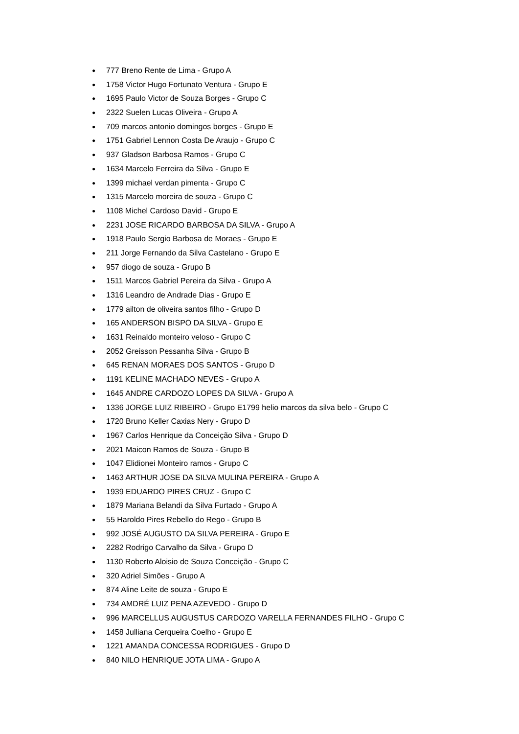● 777 Breno Rente de Lima - Grupo A
● 1758 Victor Hugo Fortunato Ventura - Grupo E
● 1695 Paulo Victor de Souza Borges - Grupo C
● 2322 Suelen Lucas Oliveira - Grupo A
● 709 marcos antonio domingos borges - Grupo E
● 1751 Gabriel Lennon Costa De Araujo - Grupo C
● 937 Gladson Barbosa Ramos - Grupo C
● 1634 Marcelo Ferreira da Silva - Grupo E
● 1399 michael verdan pimenta - Grupo C
● 1315 Marcelo moreira de souza - Grupo C
● 1108 Michel Cardoso David - Grupo E
● 2231 JOSE RICARDO BARBOSA DA SILVA - Grupo A
● 1918 Paulo Sergio Barbosa de Moraes - Grupo E
● 211 Jorge Fernando da Silva Castelano - Grupo E
● 957 diogo de souza - Grupo B
● 1511 Marcos Gabriel Pereira da Silva - Grupo A
● 1316 Leandro de Andrade Dias - Grupo E
● 1779 ailton de oliveira santos filho - Grupo D
● 165 ANDERSON BISPO DA SILVA - Grupo E
● 1631 Reinaldo monteiro veloso - Grupo C
● 2052 Greisson Pessanha Silva - Grupo B
● 645 RENAN MORAES DOS SANTOS - Grupo D
● 1191 KELINE MACHADO NEVES - Grupo A
● 1645 ANDRE CARDOZO LOPES DA SILVA - Grupo A
● 1336 JORGE LUIZ RIBEIRO - Grupo E1799 helio marcos da silva belo - Grupo C
● 1720 Bruno Keller Caxias Nery - Grupo D
● 1967 Carlos Henrique da Conceição Silva - Grupo D
● 2021 Maicon Ramos de Souza - Grupo B
● 1047 Elidionei Monteiro ramos - Grupo C
● 1463 ARTHUR JOSE DA SILVA MULINA PEREIRA - Grupo A
● 1939 EDUARDO PIRES CRUZ - Grupo C
● 1879 Mariana Belandi da Silva Furtado - Grupo A
● 55 Haroldo Pires Rebello do Rego - Grupo B
● 992 JOSÉ AUGUSTO DA SILVA PEREIRA - Grupo E
● 2282 Rodrigo Carvalho da Silva - Grupo D
● 1130 Roberto Aloisio de Souza Conceição - Grupo C
● 320 Adriel Simões - Grupo A
● 874 Aline Leite de souza - Grupo E
● 734 AMDRÉ LUIZ PENA AZEVEDO - Grupo D
● 996 MARCELLUS AUGUSTUS CARDOZO VARELLA FERNANDES FILHO - Grupo C
● 1458 Julliana Cerqueira Coelho - Grupo E
● 1221 AMANDA CONCESSA RODRIGUES - Grupo D
● 840 NILO HENRIQUE JOTA LIMA - Grupo A